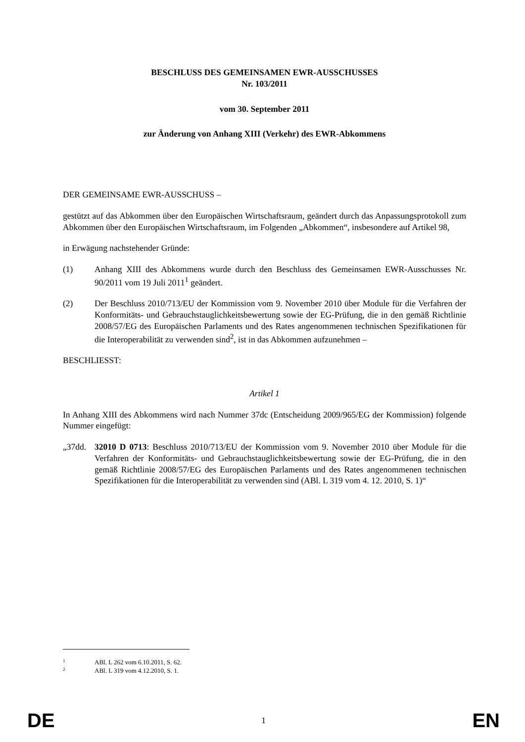BESCHLUSS DES GEMEINSAMEN EWR-AUSSCHUSSES
Nr. 103/2011
vom 30. September 2011
zur Änderung von Anhang XIII (Verkehr) des EWR-Abkommens
DER GEMEINSAME EWR-AUSSCHUSS –
gestützt auf das Abkommen über den Europäischen Wirtschaftsraum, geändert durch das Anpassungsprotokoll zum Abkommen über den Europäischen Wirtschaftsraum, im Folgenden „Abkommen“, insbesondere auf Artikel 98,
in Erwägung nachstehender Gründe:
(1) Anhang XIII des Abkommens wurde durch den Beschluss des Gemeinsamen EWR-Ausschusses Nr. 90/2011 vom 19 Juli 2011<sup>1</sup> geändert.
(2) Der Beschluss 2010/713/EU der Kommission vom 9. November 2010 über Module für die Verfahren der Konformitäts- und Gebrauchstauglichkeitsbewertung sowie der EG-Prüfung, die in den gemäß Richtlinie 2008/57/EG des Europäischen Parlaments und des Rates angenommenen technischen Spezifikationen für die Interoperabilität zu verwenden sind<sup>2</sup>, ist in das Abkommen aufzunehmen –
BESCHLIESST:
Artikel 1
In Anhang XIII des Abkommens wird nach Nummer 37dc (Entscheidung 2009/965/EG der Kommission) folgende Nummer eingefügt:
„37dd. 32010 D 0713: Beschluss 2010/713/EU der Kommission vom 9. November 2010 über Module für die Verfahren der Konformitäts- und Gebrauchstauglichkeitsbewertung sowie der EG-Prüfung, die in den gemäß Richtlinie 2008/57/EG des Europäischen Parlaments und des Rates angenommenen technischen Spezifikationen für die Interoperabilität zu verwenden sind (ABl. L 319 vom 4. 12. 2010, S. 1)“
1 ABl. L 262 vom 6.10.2011, S. 62.
2 ABl. L 319 vom 4.12.2010, S. 1.
DE 1 EN